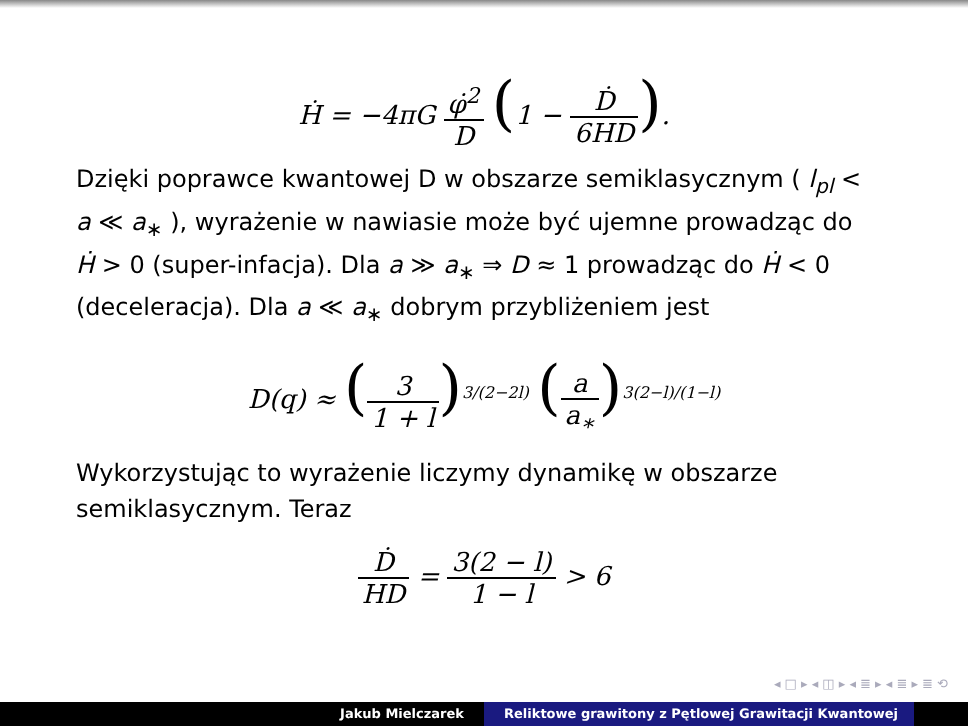Ḣ = −4πG φ̇<sup>2</sup> D (1 − Ḋ 6HD).
Dzięki poprawce kwantowej D w obszarze semiklasycznym ( l<sub>pl</sub> < a ≪ a<sub>∗</sub> ), wyrażenie w nawiasie może być ujemne prowadząc do Ḣ > 0 (super-infacja). Dla a ≫ a<sub>∗</sub> ⇒ D ≈ 1 prowadząc do Ḣ < 0 (deceleracja). Dla a ≪ a<sub>∗</sub> dobrym przybliżeniem jest
D(q) ≈ (3 1 + l)<sup>3/(2−2l)</sup> (a a<sub>∗</sub>)<sup>3(2−l)/(1−l)</sup>
Wykorzystując to wyrażenie liczymy dynamikę w obszarze semiklasycznym. Teraz
Ḋ HD = 3(2 − l) 1 − l > 6
◂ □ ▸ ◂ ◫ ▸ ◂ ≣ ▸ ◂ ≣ ▸ ≣ ⟲
Jakub Mielczarek Reliktowe grawitony z Pętlowej Grawitacji Kwantowej